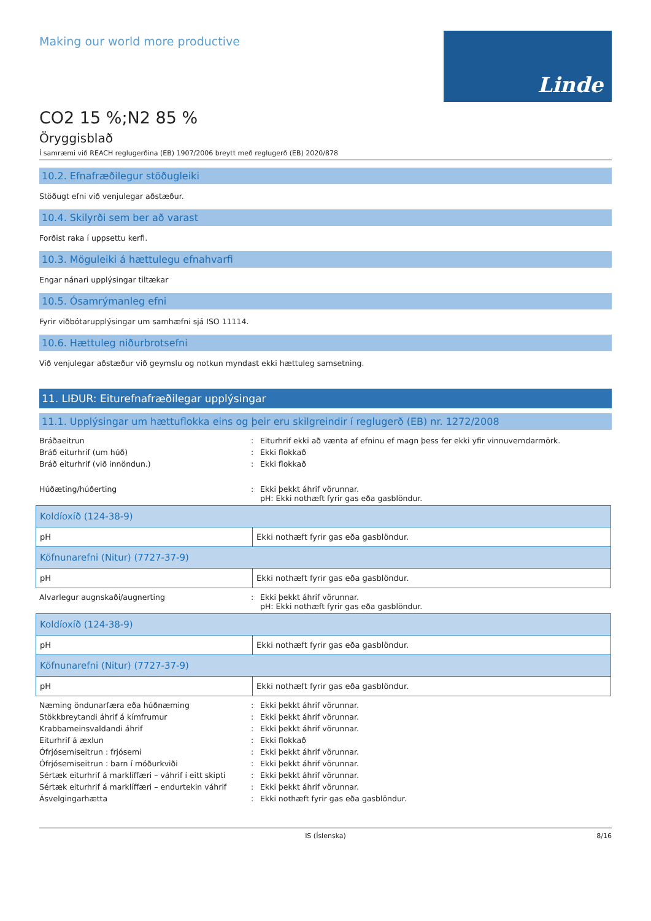Making our world more productive
Linde
CO2 15 %;N2 85 %
Öryggisblað
Í samræmi við REACH reglugerðina (EB) 1907/2006 breytt með reglugerð (EB) 2020/878
10.2. Efnafræðilegur stöðugleiki
Stöðugt efni við venjulegar aðstæður.
10.4. Skilyrði sem ber að varast
Forðist raka í uppsettu kerfi.
10.3. Möguleiki á hættulegu efnahvarfi
Engar nánari upplýsingar tiltækar
10.5. Ósamrýmanleg efni
Fyrir viðbótarupplýsingar um samhæfni sjá ISO 11114.
10.6. Hættuleg niðurbrotsefni
Við venjulegar aðstæður við geymslu og notkun myndast ekki hættuleg samsetning.
11. LIÐUR: Eiturefnafræðilegar upplýsingar
11.1. Upplýsingar um hættuflokka eins og þeir eru skilgreindir í reglugerð (EB) nr. 1272/2008
Bráðaeitrun : Eiturhrif ekki að vænta af efninu ef magn þess fer ekki yfir vinnuverndarmörk.
Bráð eiturhrif (um húð) : Ekki flokkað
Bráð eiturhrif (við innöndun.) : Ekki flokkað
Húðæting/húðerting : Ekki þekkt áhrif vörunnar.
pH: Ekki nothæft fyrir gas eða gasblöndur.
| Koldíoxíð (124-38-9) | |
| pH | Ekki nothæft fyrir gas eða gasblöndur. |
| Köfnunarefni (Nitur) (7727-37-9) | |
| pH | Ekki nothæft fyrir gas eða gasblöndur. |
Alvarlegur augnskaði/augnerting : Ekki þekkt áhrif vörunnar.
pH: Ekki nothæft fyrir gas eða gasblöndur.
| Koldíoxíð (124-38-9) | |
| pH | Ekki nothæft fyrir gas eða gasblöndur. |
| Köfnunarefni (Nitur) (7727-37-9) | |
| pH | Ekki nothæft fyrir gas eða gasblöndur. |
Næming öndunarfæra eða húðnæming : Ekki þekkt áhrif vörunnar.
Stökkbreytandi áhrif á kímfrumur : Ekki þekkt áhrif vörunnar.
Krabbameinsvaldandi áhrif : Ekki þekkt áhrif vörunnar.
Eiturhrif á æxlun : Ekki flokkað
Ófrjósemiseitrun : frjósemi : Ekki þekkt áhrif vörunnar.
Ófrjósemiseitrun : barn í móðurkviði : Ekki þekkt áhrif vörunnar.
Sértæk eiturhrif á marklíffæri – váhrif í eitt skipti
: Ekki þekkt áhrif vörunnar.
Sértæk eiturhrif á marklíffæri – endurtekin váhrif
: Ekki þekkt áhrif vörunnar.
Ásvelgingarhætta : Ekki nothæft fyrir gas eða gasblöndur.
IS (Íslenska) 8/16